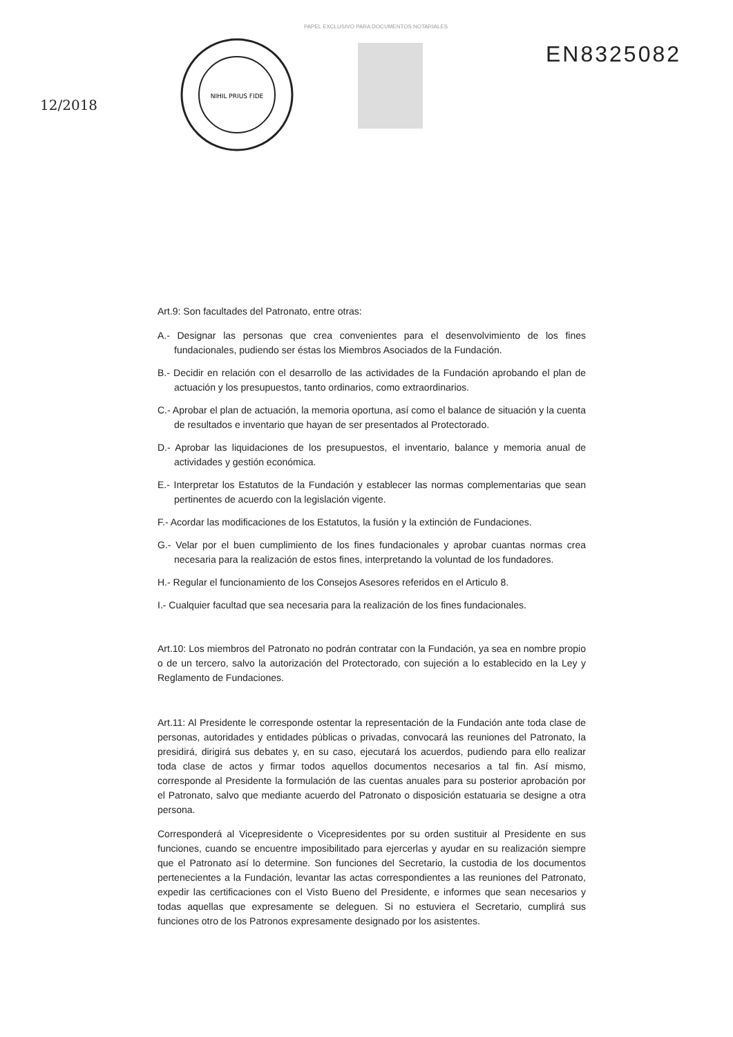PAPEL EXCLUSIVO PARA DOCUMENTOS NOTARIALES
12/2018
NIHIL PRIUS FIDE
EN8325082
Art.9: Son facultades del Patronato, entre otras:
A.- Designar las personas que crea convenientes para el desenvolvimiento de los fines fundacionales, pudiendo ser éstas los Miembros Asociados de la Fundación.
B.- Decidir en relación con el desarrollo de las actividades de la Fundación aprobando el plan de actuación y los presupuestos, tanto ordinarios, como extraordinarios.
C.- Aprobar el plan de actuación, la memoria oportuna, así como el balance de situación y la cuenta de resultados e inventario que hayan de ser presentados al Protectorado.
D.- Aprobar las liquidaciones de los presupuestos, el inventario, balance y memoria anual de actividades y gestión económica.
E.- Interpretar los Estatutos de la Fundación y establecer las normas complementarias que sean pertinentes de acuerdo con la legislación vigente.
F.- Acordar las modificaciones de los Estatutos, la fusión y la extinción de Fundaciones.
G.- Velar por el buen cumplimiento de los fines fundacionales y aprobar cuantas normas crea necesaria para la realización de estos fines, interpretando la voluntad de los fundadores.
H.- Regular el funcionamiento de los Consejos Asesores referidos en el Articulo 8.
I.- Cualquier facultad que sea necesaria para la realización de los fines fundacionales.
Art.10: Los miembros del Patronato no podrán contratar con la Fundación, ya sea en nombre propio o de un tercero, salvo la autorización del Protectorado, con sujeción a lo establecido en la Ley y Reglamento de Fundaciones.
Art.11: Al Presidente le corresponde ostentar la representación de la Fundación ante toda clase de personas, autoridades y entidades públicas o privadas, convocará las reuniones del Patronato, la presidirá, dirigirá sus debates y, en su caso, ejecutará los acuerdos, pudiendo para ello realizar toda clase de actos y firmar todos aquellos documentos necesarios a tal fin. Así mismo, corresponde al Presidente la formulación de las cuentas anuales para su posterior aprobación por el Patronato, salvo que mediante acuerdo del Patronato o disposición estatuaria se designe a otra persona.
Corresponderá al Vicepresidente o Vicepresidentes por su orden sustituir al Presidente en sus funciones, cuando se encuentre imposibilitado para ejercerlas y ayudar en su realización siempre que el Patronato así lo determine. Son funciones del Secretario, la custodia de los documentos pertenecientes a la Fundación, levantar las actas correspondientes a las reuniones del Patronato, expedir las certificaciones con el Visto Bueno del Presidente, e informes que sean necesarios y todas aquellas que expresamente se deleguen. Si no estuviera el Secretario, cumplirá sus funciones otro de los Patronos expresamente designado por los asistentes.